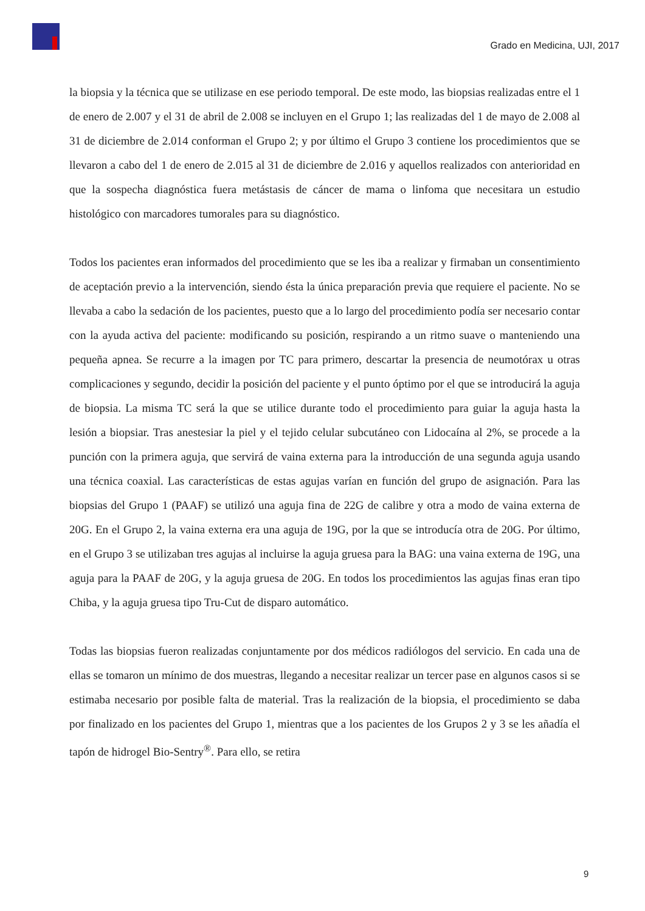Grado en Medicina, UJI, 2017
la biopsia y la técnica que se utilizase en ese periodo temporal. De este modo, las biopsias realizadas entre el 1 de enero de 2.007 y el 31 de abril de 2.008 se incluyen en el Grupo 1; las realizadas del 1 de mayo de 2.008 al 31 de diciembre de 2.014 conforman el Grupo 2; y por último el Grupo 3 contiene los procedimientos que se llevaron a cabo del 1 de enero de 2.015 al 31 de diciembre de 2.016 y aquellos realizados con anterioridad en que la sospecha diagnóstica fuera metástasis de cáncer de mama o linfoma que necesitara un estudio histológico con marcadores tumorales para su diagnóstico.
Todos los pacientes eran informados del procedimiento que se les iba a realizar y firmaban un consentimiento de aceptación previo a la intervención, siendo ésta la única preparación previa que requiere el paciente. No se llevaba a cabo la sedación de los pacientes, puesto que a lo largo del procedimiento podía ser necesario contar con la ayuda activa del paciente: modificando su posición, respirando a un ritmo suave o manteniendo una pequeña apnea. Se recurre a la imagen por TC para primero, descartar la presencia de neumotórax u otras complicaciones y segundo, decidir la posición del paciente y el punto óptimo por el que se introducirá la aguja de biopsia. La misma TC será la que se utilice durante todo el procedimiento para guiar la aguja hasta la lesión a biopsiar. Tras anestesiar la piel y el tejido celular subcutáneo con Lidocaína al 2%, se procede a la punción con la primera aguja, que servirá de vaina externa para la introducción de una segunda aguja usando una técnica coaxial. Las características de estas agujas varían en función del grupo de asignación. Para las biopsias del Grupo 1 (PAAF) se utilizó una aguja fina de 22G de calibre y otra a modo de vaina externa de 20G. En el Grupo 2, la vaina externa era una aguja de 19G, por la que se introducía otra de 20G. Por último, en el Grupo 3 se utilizaban tres agujas al incluirse la aguja gruesa para la BAG: una vaina externa de 19G, una aguja para la PAAF de 20G, y la aguja gruesa de 20G. En todos los procedimientos las agujas finas eran tipo Chiba, y la aguja gruesa tipo Tru-Cut de disparo automático.
Todas las biopsias fueron realizadas conjuntamente por dos médicos radiólogos del servicio. En cada una de ellas se tomaron un mínimo de dos muestras, llegando a necesitar realizar un tercer pase en algunos casos si se estimaba necesario por posible falta de material. Tras la realización de la biopsia, el procedimiento se daba por finalizado en los pacientes del Grupo 1, mientras que a los pacientes de los Grupos 2 y 3 se les añadía el tapón de hidrogel Bio-Sentry<sup>®</sup>. Para ello, se retira
9